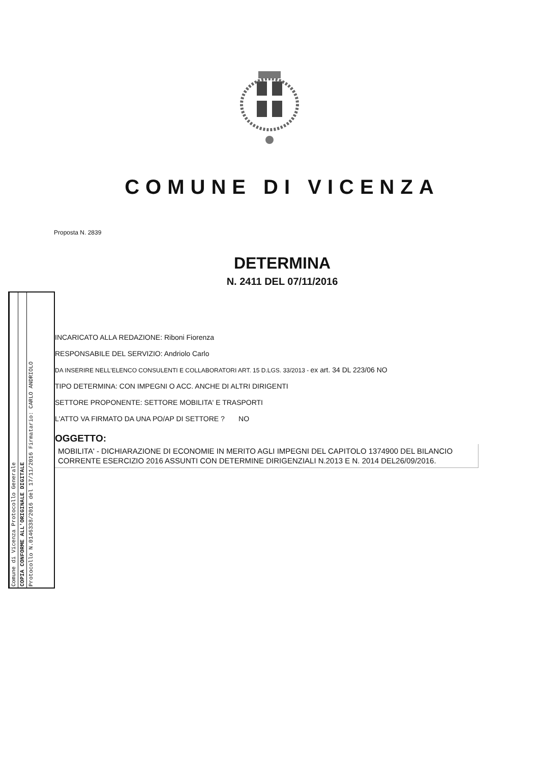COMUNE DI VICENZA
Proposta N. 2839
DETERMINA
N. 2411 DEL 07/11/2016
Comune di Vicenza Protocollo Generale
COPIA CONFORME ALL'ORIGINALE DIGITALE
Protocollo N.0146338/2016 del 17/11/2016 Firmatario: CARLO ANDRIOLO
INCARICATO ALLA REDAZIONE: Riboni Fiorenza
RESPONSABILE DEL SERVIZIO: Andriolo Carlo
DA INSERIRE NELL'ELENCO CONSULENTI E COLLABORATORI ART. 15 D.LGS. 33/2013 - ex art. 34 DL 223/06 NO
TIPO DETERMINA: CON IMPEGNI O ACC. ANCHE DI ALTRI DIRIGENTI
SETTORE PROPONENTE: SETTORE MOBILITA' E TRASPORTI
L'ATTO VA FIRMATO DA UNA PO/AP DI SETTORE ? NO
OGGETTO:
MOBILITA' - DICHIARAZIONE DI ECONOMIE IN MERITO AGLI IMPEGNI DEL CAPITOLO 1374900 DEL BILANCIO CORRENTE ESERCIZIO 2016 ASSUNTI CON DETERMINE DIRIGENZIALI N.2013 E N. 2014 DEL26/09/2016.